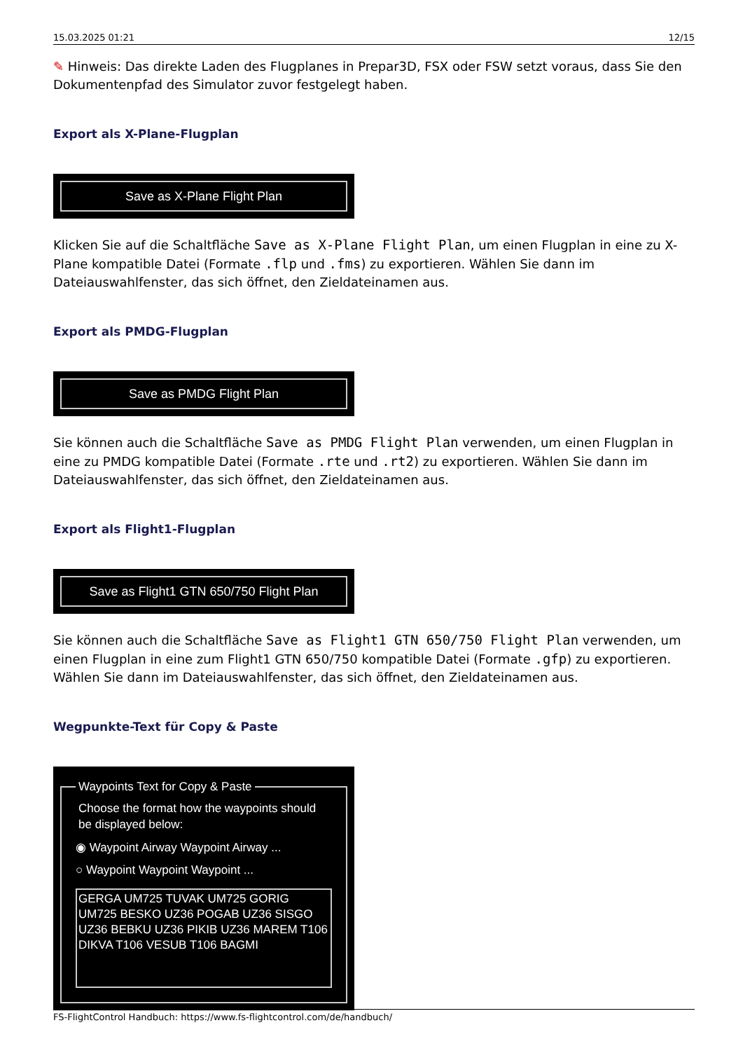15.03.2025 01:21 12/15
✎ Hinweis: Das direkte Laden des Flugplanes in Prepar3D, FSX oder FSW setzt voraus, dass Sie den Dokumentenpfad des Simulator zuvor festgelegt haben.
Export als X-Plane-Flugplan
Save as X-Plane Flight Plan
Klicken Sie auf die Schaltfläche Save as X-Plane Flight Plan, um einen Flugplan in eine zu X-Plane kompatible Datei (Formate .flp und .fms) zu exportieren. Wählen Sie dann im Dateiauswahlfenster, das sich öffnet, den Zieldateinamen aus.
Export als PMDG-Flugplan
Save as PMDG Flight Plan
Sie können auch die Schaltfläche Save as PMDG Flight Plan verwenden, um einen Flugplan in eine zu PMDG kompatible Datei (Formate .rte und .rt2) zu exportieren. Wählen Sie dann im Dateiauswahlfenster, das sich öffnet, den Zieldateinamen aus.
Export als Flight1-Flugplan
Save as Flight1 GTN 650/750 Flight Plan
Sie können auch die Schaltfläche Save as Flight1 GTN 650/750 Flight Plan verwenden, um einen Flugplan in eine zum Flight1 GTN 650/750 kompatible Datei (Formate .gfp) zu exportieren. Wählen Sie dann im Dateiauswahlfenster, das sich öffnet, den Zieldateinamen aus.
Wegpunkte-Text für Copy & Paste
Waypoints Text for Copy & Paste
Choose the format how the waypoints should be displayed below:
◉ Waypoint Airway Waypoint Airway ...
○ Waypoint Waypoint Waypoint ...
GERGA UM725 TUVAK UM725 GORIG UM725 BESKO UZ36 POGAB UZ36 SISGO UZ36 BEBKU UZ36 PIKIB UZ36 MAREM T106 DIKVA T106 VESUB T106 BAGMI
FS-FlightControl Handbuch: https://www.fs-flightcontrol.com/de/handbuch/